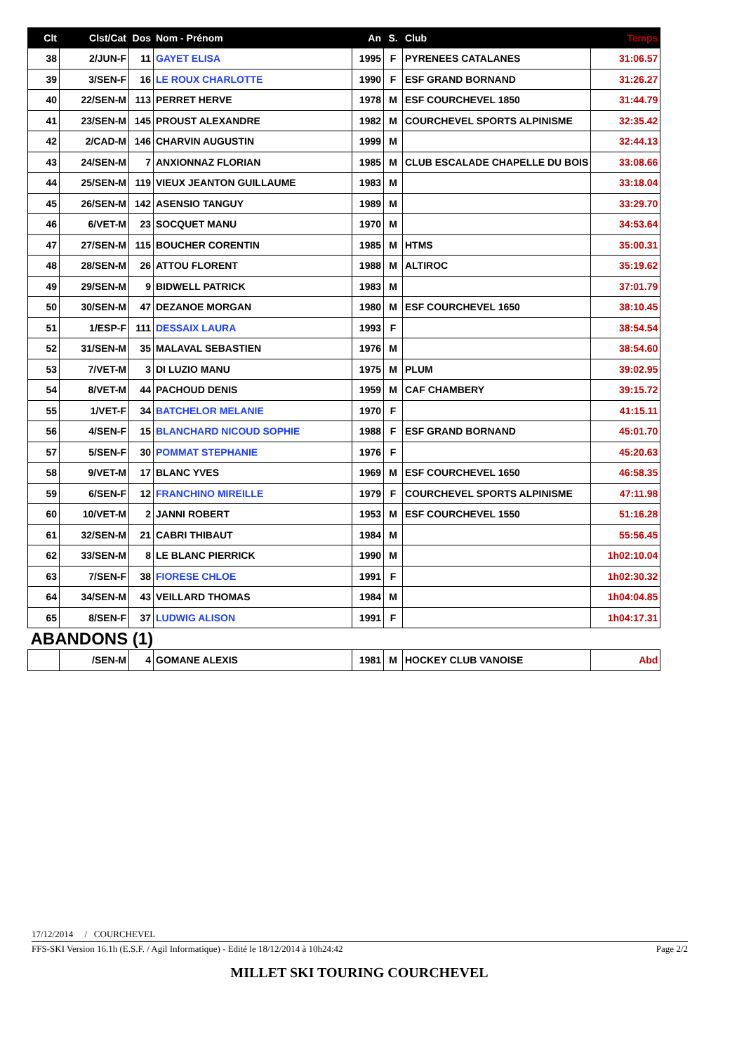| Clt | Clst/Cat | Dos | Nom - Prénom | An | S. | Club | Temps |
| --- | --- | --- | --- | --- | --- | --- | --- |
| 38 | 2/JUN-F | 11 | GAYET ELISA | 1995 | F | PYRENEES CATALANES | 31:06.57 |
| 39 | 3/SEN-F | 16 | LE ROUX CHARLOTTE | 1990 | F | ESF GRAND BORNAND | 31:26.27 |
| 40 | 22/SEN-M | 113 | PERRET HERVE | 1978 | M | ESF COURCHEVEL 1850 | 31:44.79 |
| 41 | 23/SEN-M | 145 | PROUST ALEXANDRE | 1982 | M | COURCHEVEL SPORTS ALPINISME | 32:35.42 |
| 42 | 2/CAD-M | 146 | CHARVIN AUGUSTIN | 1999 | M | | 32:44.13 |
| 43 | 24/SEN-M | 7 | ANXIONNAZ FLORIAN | 1985 | M | CLUB ESCALADE CHAPELLE DU BOIS | 33:08.66 |
| 44 | 25/SEN-M | 119 | VIEUX JEANTON GUILLAUME | 1983 | M | | 33:18.04 |
| 45 | 26/SEN-M | 142 | ASENSIO TANGUY | 1989 | M | | 33:29.70 |
| 46 | 6/VET-M | 23 | SOCQUET MANU | 1970 | M | | 34:53.64 |
| 47 | 27/SEN-M | 115 | BOUCHER CORENTIN | 1985 | M | HTMS | 35:00.31 |
| 48 | 28/SEN-M | 26 | ATTOU FLORENT | 1988 | M | ALTIROC | 35:19.62 |
| 49 | 29/SEN-M | 9 | BIDWELL PATRICK | 1983 | M | | 37:01.79 |
| 50 | 30/SEN-M | 47 | DEZANOE MORGAN | 1980 | M | ESF COURCHEVEL 1650 | 38:10.45 |
| 51 | 1/ESP-F | 111 | DESSAIX LAURA | 1993 | F | | 38:54.54 |
| 52 | 31/SEN-M | 35 | MALAVAL SEBASTIEN | 1976 | M | | 38:54.60 |
| 53 | 7/VET-M | 3 | DI LUZIO MANU | 1975 | M | PLUM | 39:02.95 |
| 54 | 8/VET-M | 44 | PACHOUD DENIS | 1959 | M | CAF CHAMBERY | 39:15.72 |
| 55 | 1/VET-F | 34 | BATCHELOR MELANIE | 1970 | F | | 41:15.11 |
| 56 | 4/SEN-F | 15 | BLANCHARD NICOUD SOPHIE | 1988 | F | ESF GRAND BORNAND | 45:01.70 |
| 57 | 5/SEN-F | 30 | POMMAT STEPHANIE | 1976 | F | | 45:20.63 |
| 58 | 9/VET-M | 17 | BLANC YVES | 1969 | M | ESF COURCHEVEL 1650 | 46:58.35 |
| 59 | 6/SEN-F | 12 | FRANCHINO MIREILLE | 1979 | F | COURCHEVEL SPORTS ALPINISME | 47:11.98 |
| 60 | 10/VET-M | 2 | JANNI ROBERT | 1953 | M | ESF COURCHEVEL 1550 | 51:16.28 |
| 61 | 32/SEN-M | 21 | CABRI THIBAUT | 1984 | M | | 55:56.45 |
| 62 | 33/SEN-M | 8 | LE BLANC PIERRICK | 1990 | M | | 1h02:10.04 |
| 63 | 7/SEN-F | 38 | FIORESE CHLOE | 1991 | F | | 1h02:30.32 |
| 64 | 34/SEN-M | 43 | VEILLARD THOMAS | 1984 | M | | 1h04:04.85 |
| 65 | 8/SEN-F | 37 | LUDWIG ALISON | 1991 | F | | 1h04:17.31 |
| ABANDONS (1) | | | | | | | |
| | /SEN-M | 4 | GOMANE ALEXIS | 1981 | M | HOCKEY CLUB VANOISE | Abd |
17/12/2014 / COURCHEVEL
FFS-SKI Version 16.1h (E.S.F. / Agil Informatique) - Edité le 18/12/2014 à 10h24:42 Page 2/2
MILLET SKI TOURING COURCHEVEL